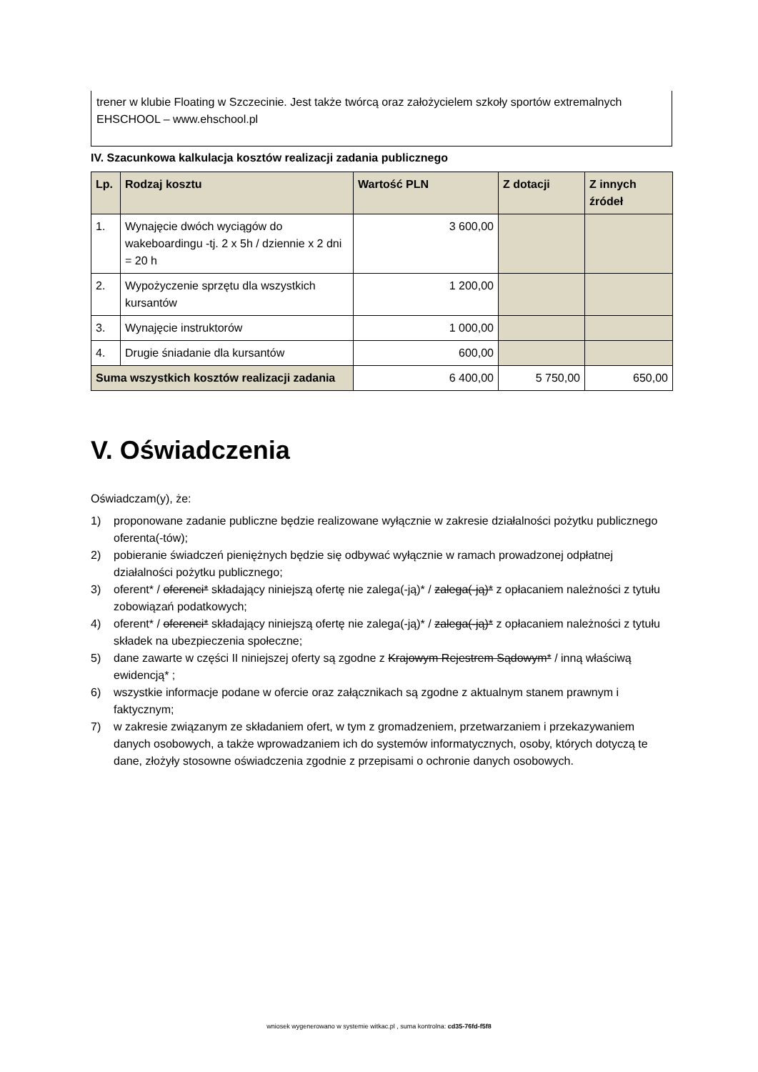trener w klubie Floating w Szczecinie. Jest także twórcą oraz założycielem szkoły sportów extremalnych EHSCHOOL – www.ehschool.pl
IV. Szacunkowa kalkulacja kosztów realizacji zadania publicznego
| Lp. | Rodzaj kosztu | Wartość PLN | Z dotacji | Z innych źródeł |
| --- | --- | --- | --- | --- |
| 1. | Wynajęcie dwóch wyciągów do wakeboardingu -tj. 2 x 5h / dziennie x 2 dni = 20 h | 3 600,00 | | |
| 2. | Wypożyczenie sprzętu dla wszystkich kursantów | 1 200,00 | | |
| 3. | Wynajęcie instruktorów | 1 000,00 | | |
| 4. | Drugie śniadanie dla kursantów | 600,00 | | |
| Suma wszystkich kosztów realizacji zadania | | 6 400,00 | 5 750,00 | 650,00 |
V. Oświadczenia
Oświadczam(y), że:
1) proponowane zadanie publiczne będzie realizowane wyłącznie w zakresie działalności pożytku publicznego oferenta(-tów);
2) pobieranie świadczeń pieniężnych będzie się odbywać wyłącznie w ramach prowadzonej odpłatnej działalności pożytku publicznego;
3) oferent* / oferenci* składający niniejszą ofertę nie zalega(-ją)* / zalega(-ją)* z opłacaniem należności z tytułu zobowiązań podatkowych;
4) oferent* / oferenci* składający niniejszą ofertę nie zalega(-ją)* / zalega(-ją)* z opłacaniem należności z tytułu składek na ubezpieczenia społeczne;
5) dane zawarte w części II niniejszej oferty są zgodne z Krajowym Rejestrem Sądowym* / inną właściwą ewidencją* ;
6) wszystkie informacje podane w ofercie oraz załącznikach są zgodne z aktualnym stanem prawnym i faktycznym;
7) w zakresie związanym ze składaniem ofert, w tym z gromadzeniem, przetwarzaniem i przekazywaniem danych osobowych, a także wprowadzaniem ich do systemów informatycznych, osoby, których dotyczą te dane, złożyły stosowne oświadczenia zgodnie z przepisami o ochronie danych osobowych.
wniosek wygenerowano w systemie witkac.pl , suma kontrolna: cd35-76fd-f5f8